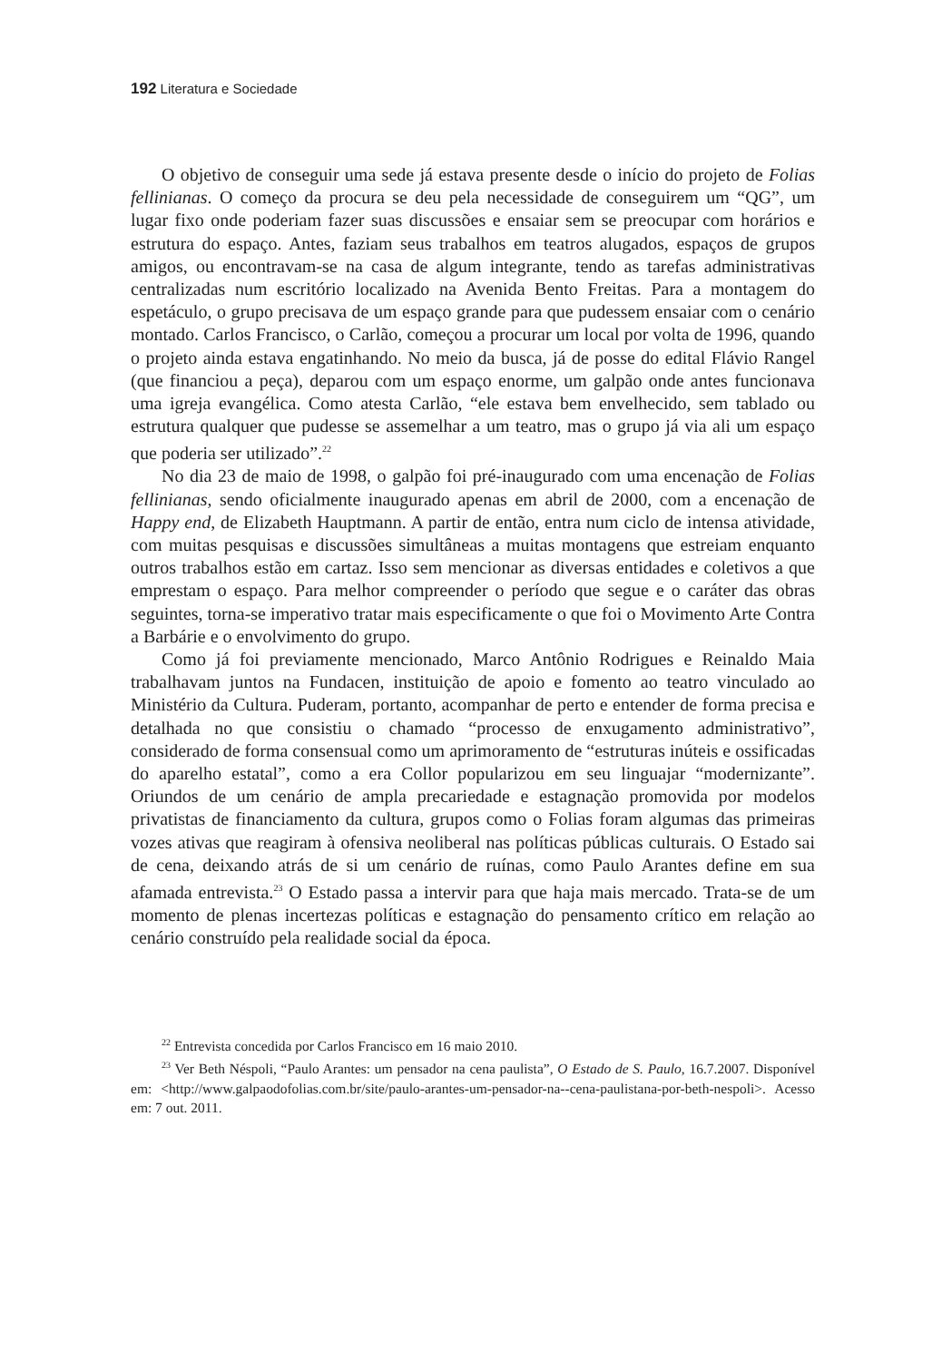192 Literatura e Sociedade
O objetivo de conseguir uma sede já estava presente desde o início do projeto de Folias fellinianas. O começo da procura se deu pela necessidade de conseguirem um “QG”, um lugar fixo onde poderiam fazer suas discussões e ensaiar sem se preocupar com horários e estrutura do espaço. Antes, faziam seus trabalhos em teatros alugados, espaços de grupos amigos, ou encontravam-se na casa de algum integrante, tendo as tarefas administrativas centralizadas num escritório localizado na Avenida Bento Freitas. Para a montagem do espetáculo, o grupo precisava de um espaço grande para que pudessem ensaiar com o cenário montado. Carlos Francisco, o Carlão, começou a procurar um local por volta de 1996, quando o projeto ainda estava engatinhando. No meio da busca, já de posse do edital Flávio Rangel (que financiou a peça), deparou com um espaço enorme, um galpão onde antes funcionava uma igreja evangélica. Como atesta Carlão, “ele estava bem envelhecido, sem tablado ou estrutura qualquer que pudesse se assemelhar a um teatro, mas o grupo já via ali um espaço que poderia ser utilizado”.<sup>22</sup>
No dia 23 de maio de 1998, o galpão foi pré-inaugurado com uma encenação de Folias fellinianas, sendo oficialmente inaugurado apenas em abril de 2000, com a encenação de Happy end, de Elizabeth Hauptmann. A partir de então, entra num ciclo de intensa atividade, com muitas pesquisas e discussões simultâneas a muitas montagens que estreiam enquanto outros trabalhos estão em cartaz. Isso sem mencionar as diversas entidades e coletivos a que emprestam o espaço. Para melhor compreender o período que segue e o caráter das obras seguintes, torna-se imperativo tratar mais especificamente o que foi o Movimento Arte Contra a Barbárie e o envolvimento do grupo.
Como já foi previamente mencionado, Marco Antônio Rodrigues e Reinaldo Maia trabalhavam juntos na Fundacen, instituição de apoio e fomento ao teatro vinculado ao Ministério da Cultura. Puderam, portanto, acompanhar de perto e entender de forma precisa e detalhada no que consistiu o chamado “processo de enxugamento administrativo”, considerado de forma consensual como um aprimoramento de “estruturas inúteis e ossificadas do aparelho estatal”, como a era Collor popularizou em seu linguajar “modernizante”. Oriundos de um cenário de ampla precariedade e estagnação promovida por modelos privatistas de financiamento da cultura, grupos como o Folias foram algumas das primeiras vozes ativas que reagiram à ofensiva neoliberal nas políticas públicas culturais. O Estado sai de cena, deixando atrás de si um cenário de ruínas, como Paulo Arantes define em sua afamada entrevista.<sup>23</sup> O Estado passa a intervir para que haja mais mercado. Trata-se de um momento de plenas incertezas políticas e estagnação do pensamento crítico em relação ao cenário construído pela realidade social da época.
<sup>22</sup> Entrevista concedida por Carlos Francisco em 16 maio 2010.
<sup>23</sup> Ver Beth Néspoli, “Paulo Arantes: um pensador na cena paulista”, O Estado de S. Paulo, 16.7.2007. Disponível em: <http://www.galpaodofolias.com.br/site/paulo-arantes-um-pensador-na--cena-paulistana-por-beth-nespoli>. Acesso em: 7 out. 2011.